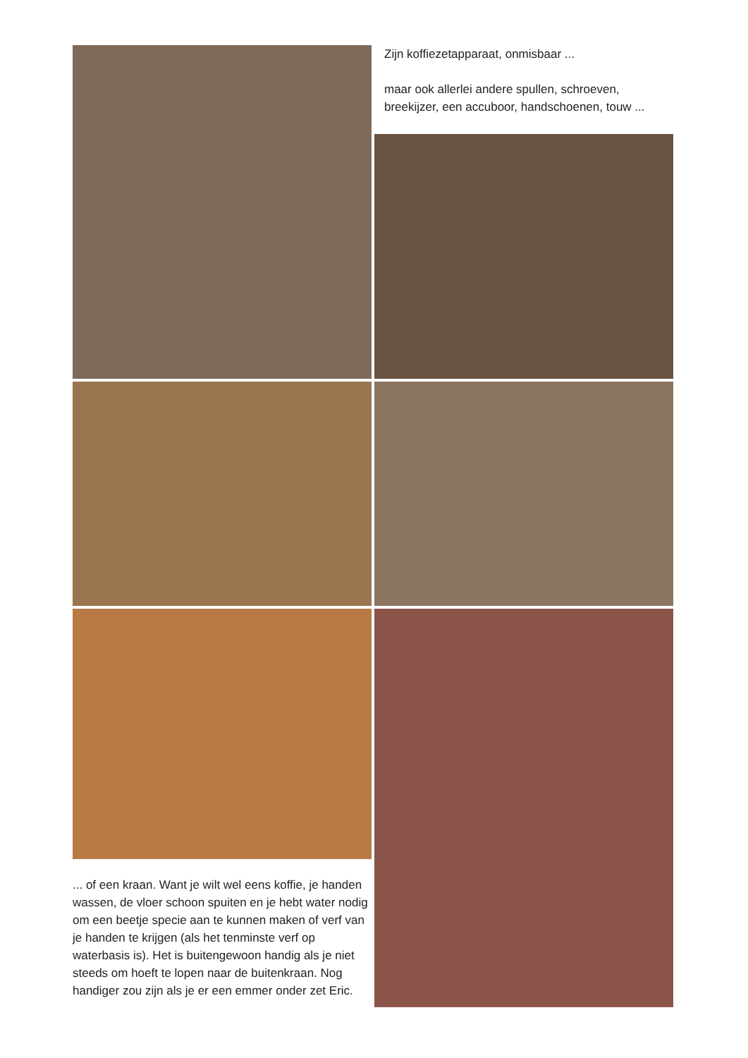... of een kraan. Want je wilt wel eens koffie, je handen wassen, de vloer schoon spuiten en je hebt water nodig om een beetje specie aan te kunnen maken of verf van je handen te krijgen (als het tenminste verf op waterbasis is). Het is buitengewoon handig als je niet steeds om hoeft te lopen naar de buitenkraan. Nog handiger zou zijn als je er een emmer onder zet Eric.
Zijn koffiezetapparaat, onmisbaar ...
maar ook allerlei andere spullen, schroeven, breekijzer, een accuboor, handschoenen, touw ...